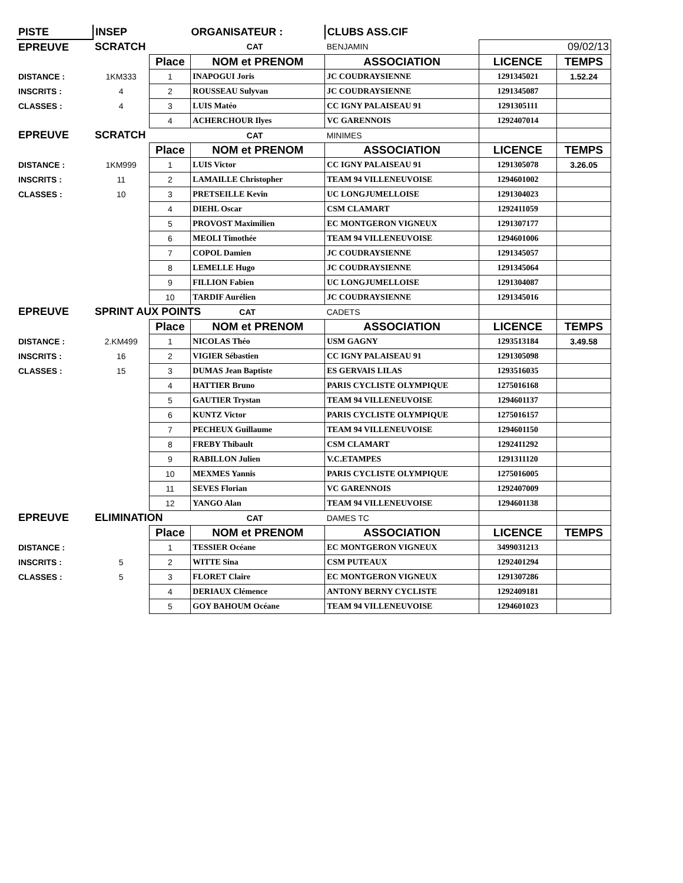| PISTE | INSEP | ORGANISATEUR : | | CLUBS ASS.CIF | | |
| EPREUVE | SCRATCH | | CAT | BENJAMIN | 09/02/13 | |
| | | Place | NOM et PRENOM | ASSOCIATION | LICENCE | TEMPS |
| DISTANCE : | 1KM333 | 1 | INAPOGUI Joris | JC COUDRAYSIENNE | 1291345021 | 1.52.24 |
| INSCRITS : | 4 | 2 | ROUSSEAU Sulyvan | JC COUDRAYSIENNE | 1291345087 | |
| CLASSES : | 4 | 3 | LUIS Matéo | CC IGNY PALAISEAU 91 | 1291305111 | |
| | | 4 | ACHERCHOUR Ilyes | VC GARENNOIS | 1292407014 | |
| EPREUVE | SCRATCH | | CAT | MINIMES | | |
| | | Place | NOM et PRENOM | ASSOCIATION | LICENCE | TEMPS |
| DISTANCE : | 1KM999 | 1 | LUIS Victor | CC IGNY PALAISEAU 91 | 1291305078 | 3.26.05 |
| INSCRITS : | 11 | 2 | LAMAILLE Christopher | TEAM 94 VILLENEUVOISE | 1294601002 | |
| CLASSES : | 10 | 3 | PRETSEILLE Kevin | UC LONGJUMELLOISE | 1291304023 | |
| | | 4 | DIEHL Oscar | CSM CLAMART | 1292411059 | |
| | | 5 | PROVOST Maximilien | EC MONTGERON VIGNEUX | 1291307177 | |
| | | 6 | MEOLI Timothée | TEAM 94 VILLENEUVOISE | 1294601006 | |
| | | 7 | COPOL Damien | JC COUDRAYSIENNE | 1291345057 | |
| | | 8 | LEMELLE Hugo | JC COUDRAYSIENNE | 1291345064 | |
| | | 9 | FILLION Fabien | UC LONGJUMELLOISE | 1291304087 | |
| | | 10 | TARDIF Aurélien | JC COUDRAYSIENNE | 1291345016 | |
| EPREUVE | SPRINT AUX POINTS CAT | | | CADETS | | |
| | | Place | NOM et PRENOM | ASSOCIATION | LICENCE | TEMPS |
| DISTANCE : | 2.KM499 | 1 | NICOLAS Théo | USM GAGNY | 1293513184 | 3.49.58 |
| INSCRITS : | 16 | 2 | VIGIER Sébastien | CC IGNY PALAISEAU 91 | 1291305098 | |
| CLASSES : | 15 | 3 | DUMAS Jean Baptiste | ES GERVAIS LILAS | 1293516035 | |
| | | 4 | HATTIER Bruno | PARIS CYCLISTE OLYMPIQUE | 1275016168 | |
| | | 5 | GAUTIER Trystan | TEAM 94 VILLENEUVOISE | 1294601137 | |
| | | 6 | KUNTZ Victor | PARIS CYCLISTE OLYMPIQUE | 1275016157 | |
| | | 7 | PECHEUX Guillaume | TEAM 94 VILLENEUVOISE | 1294601150 | |
| | | 8 | FREBY Thibault | CSM CLAMART | 1292411292 | |
| | | 9 | RABILLON Julien | V.C.ETAMPES | 1291311120 | |
| | | 10 | MEXMES Yannis | PARIS CYCLISTE OLYMPIQUE | 1275016005 | |
| | | 11 | SEVES Florian | VC GARENNOIS | 1292407009 | |
| | | 12 | YANGO Alan | TEAM 94 VILLENEUVOISE | 1294601138 | |
| EPREUVE | ELIMINATION | | CAT | DAMES TC | | |
| | | Place | NOM et PRENOM | ASSOCIATION | LICENCE | TEMPS |
| DISTANCE : | | 1 | TESSIER Océane | EC MONTGERON VIGNEUX | 3499031213 | |
| INSCRITS : | 5 | 2 | WITTE Sina | CSM PUTEAUX | 1292401294 | |
| CLASSES : | 5 | 3 | FLORET Claire | EC MONTGERON VIGNEUX | 1291307286 | |
| | | 4 | DERIAUX Clémence | ANTONY BERNY CYCLISTE | 1292409181 | |
| | | 5 | GOY BAHOUM Océane | TEAM 94 VILLENEUVOISE | 1294601023 | |